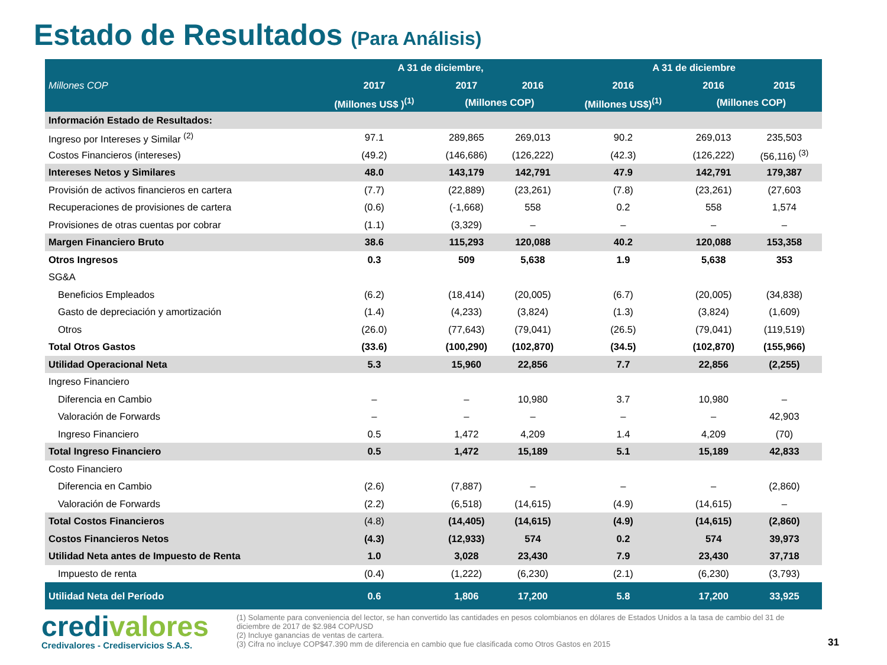Estado de Resultados (Para Análisis)
| Millones COP | A 31 de diciembre, | | | A 31 de diciembre | | |
| --- | --- | --- | --- | --- | --- | --- |
| | 2017 | 2017 | 2016 | 2016 | 2016 | 2015 |
| | (Millones US$ )<sup>(1)</sup> | (Millones COP) | | (Millones US$)<sup>(1)</sup> | (Millones COP) | |
| Información Estado de Resultados: | | | | | | |
| Ingreso por Intereses y Similar <sup>(2)</sup> | 97.1 | 289,865 | 269,013 | 90.2 | 269,013 | 235,503 |
| Costos Financieros (intereses) | (49.2) | (146,686) | (126,222) | (42.3) | (126,222) | (56,116) <sup>(3)</sup> |
| Intereses Netos y Similares | 48.0 | 143,179 | 142,791 | 47.9 | 142,791 | 179,387 |
| Provisión de activos financieros en cartera | (7.7) | (22,889) | (23,261) | (7.8) | (23,261) | (27,603 |
| Recuperaciones de provisiones de cartera | (0.6) | (-1,668) | 558 | 0.2 | 558 | 1,574 |
| Provisiones de otras cuentas por cobrar | (1.1) | (3,329) | – | – | – | – |
| Margen Financiero Bruto | 38.6 | 115,293 | 120,088 | 40.2 | 120,088 | 153,358 |
| Otros Ingresos | 0.3 | 509 | 5,638 | 1.9 | 5,638 | 353 |
| SG&A | | | | | | |
| Beneficios Empleados | (6.2) | (18,414) | (20,005) | (6.7) | (20,005) | (34,838) |
| Gasto de depreciación y amortización | (1.4) | (4,233) | (3,824) | (1.3) | (3,824) | (1,609) |
| Otros | (26.0) | (77,643) | (79,041) | (26.5) | (79,041) | (119,519) |
| Total Otros Gastos | (33.6) | (100,290) | (102,870) | (34.5) | (102,870) | (155,966) |
| Utilidad Operacional Neta | 5.3 | 15,960 | 22,856 | 7.7 | 22,856 | (2,255) |
| Ingreso Financiero | | | | | | |
| Diferencia en Cambio | – | – | 10,980 | 3.7 | 10,980 | – |
| Valoración de Forwards | – | – | – | – | – | 42,903 |
| Ingreso Financiero | 0.5 | 1,472 | 4,209 | 1.4 | 4,209 | (70) |
| Total Ingreso Financiero | 0.5 | 1,472 | 15,189 | 5.1 | 15,189 | 42,833 |
| Costo Financiero | | | | | | |
| Diferencia en Cambio | (2.6) | (7,887) | – | – | – | (2,860) |
| Valoración de Forwards | (2.2) | (6,518) | (14,615) | (4.9) | (14,615) | – |
| Total Costos Financieros | (4.8) | (14,405) | (14,615) | (4.9) | (14,615) | (2,860) |
| Costos Financieros Netos | (4.3) | (12,933) | 574 | 0.2 | 574 | 39,973 |
| Utilidad Neta antes de Impuesto de Renta | 1.0 | 3,028 | 23,430 | 7.9 | 23,430 | 37,718 |
| Impuesto de renta | (0.4) | (1,222) | (6,230) | (2.1) | (6,230) | (3,793) |
| Utilidad Neta del Período | 0.6 | 1,806 | 17,200 | 5.8 | 17,200 | 33,925 |
credivalores
Credivalores - Crediservicios S.A.S.
(1) Solamente para conveniencia del lector, se han convertido las cantidades en pesos colombianos en dólares de Estados Unidos a la tasa de cambio del 31 de diciembre de 2017 de $2.984 COP/USD
(2) Incluye ganancias de ventas de cartera.
(3) Cifra no incluye COP$47.390 mm de diferencia en cambio que fue clasificada como Otros Gastos en 2015
31